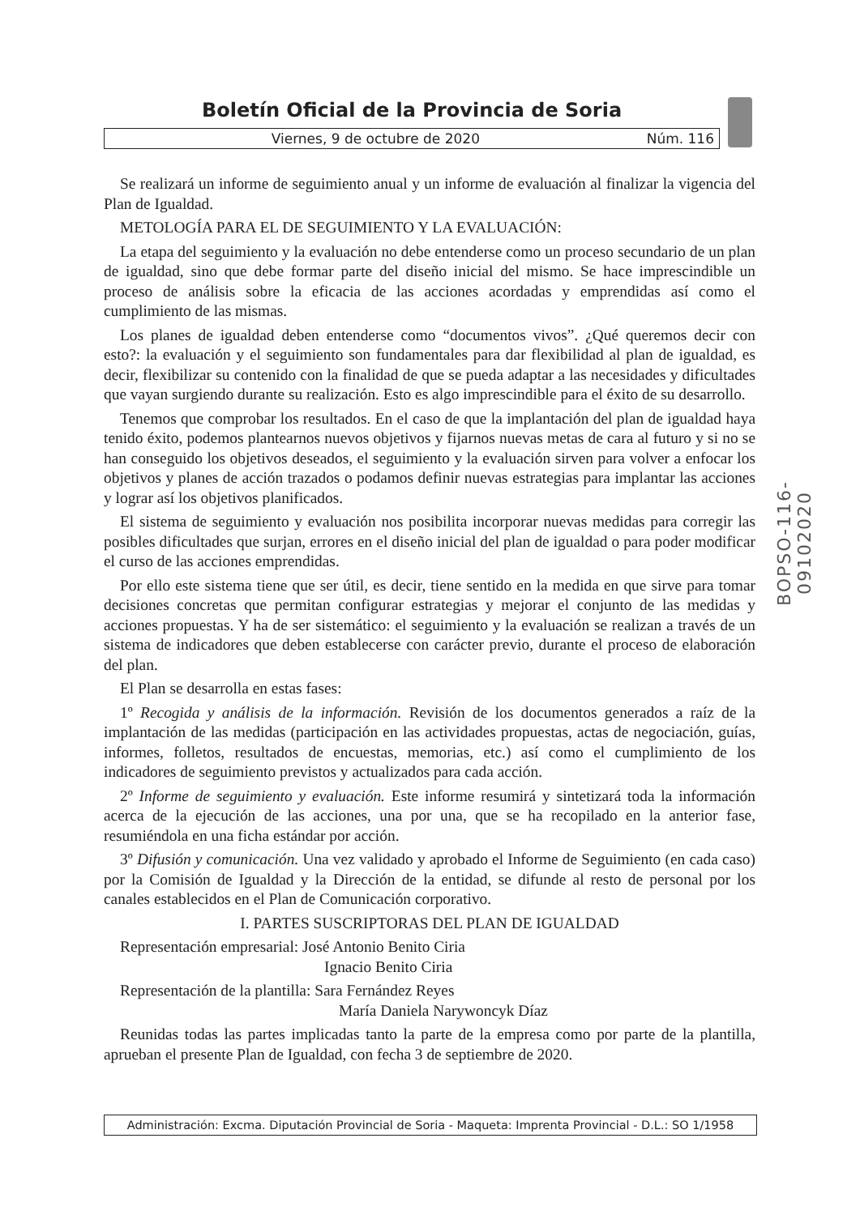Boletín Oficial de la Provincia de Soria
Viernes, 9 de octubre de 2020 Núm. 116
Se realizará un informe de seguimiento anual y un informe de evaluación al finalizar la vigencia del Plan de Igualdad.
METOLOGÍA PARA EL DE SEGUIMIENTO Y LA EVALUACIÓN:
La etapa del seguimiento y la evaluación no debe entenderse como un proceso secundario de un plan de igualdad, sino que debe formar parte del diseño inicial del mismo. Se hace imprescindible un proceso de análisis sobre la eficacia de las acciones acordadas y emprendidas así como el cumplimiento de las mismas.
Los planes de igualdad deben entenderse como “documentos vivos”. ¿Qué queremos decir con esto?: la evaluación y el seguimiento son fundamentales para dar flexibilidad al plan de igualdad, es decir, flexibilizar su contenido con la finalidad de que se pueda adaptar a las necesidades y dificultades que vayan surgiendo durante su realización. Esto es algo imprescindible para el éxito de su desarrollo.
Tenemos que comprobar los resultados. En el caso de que la implantación del plan de igualdad haya tenido éxito, podemos plantearnos nuevos objetivos y fijarnos nuevas metas de cara al futuro y si no se han conseguido los objetivos deseados, el seguimiento y la evaluación sirven para volver a enfocar los objetivos y planes de acción trazados o podamos definir nuevas estrategias para implantar las acciones y lograr así los objetivos planificados.
El sistema de seguimiento y evaluación nos posibilita incorporar nuevas medidas para corregir las posibles dificultades que surjan, errores en el diseño inicial del plan de igualdad o para poder modificar el curso de las acciones emprendidas.
Por ello este sistema tiene que ser útil, es decir, tiene sentido en la medida en que sirve para tomar decisiones concretas que permitan configurar estrategias y mejorar el conjunto de las medidas y acciones propuestas. Y ha de ser sistemático: el seguimiento y la evaluación se realizan a través de un sistema de indicadores que deben establecerse con carácter previo, durante el proceso de elaboración del plan.
El Plan se desarrolla en estas fases:
1º Recogida y análisis de la información. Revisión de los documentos generados a raíz de la implantación de las medidas (participación en las actividades propuestas, actas de negociación, guías, informes, folletos, resultados de encuestas, memorias, etc.) así como el cumplimiento de los indicadores de seguimiento previstos y actualizados para cada acción.
2º Informe de seguimiento y evaluación. Este informe resumirá y sintetizará toda la información acerca de la ejecución de las acciones, una por una, que se ha recopilado en la anterior fase, resumiéndola en una ficha estándar por acción.
3º Difusión y comunicación. Una vez validado y aprobado el Informe de Seguimiento (en cada caso) por la Comisión de Igualdad y la Dirección de la entidad, se difunde al resto de personal por los canales establecidos en el Plan de Comunicación corporativo.
I. PARTES SUSCRIPTORAS DEL PLAN DE IGUALDAD
Representación empresarial: José Antonio Benito Ciria
Ignacio Benito Ciria
Representación de la plantilla: Sara Fernández Reyes
María Daniela Narywoncyk Díaz
Reunidas todas las partes implicadas tanto la parte de la empresa como por parte de la plantilla, aprueban el presente Plan de Igualdad, con fecha 3 de septiembre de 2020.
BOPSO-116-09102020
Administración: Excma. Diputación Provincial de Soria - Maqueta: Imprenta Provincial - D.L.: SO 1/1958